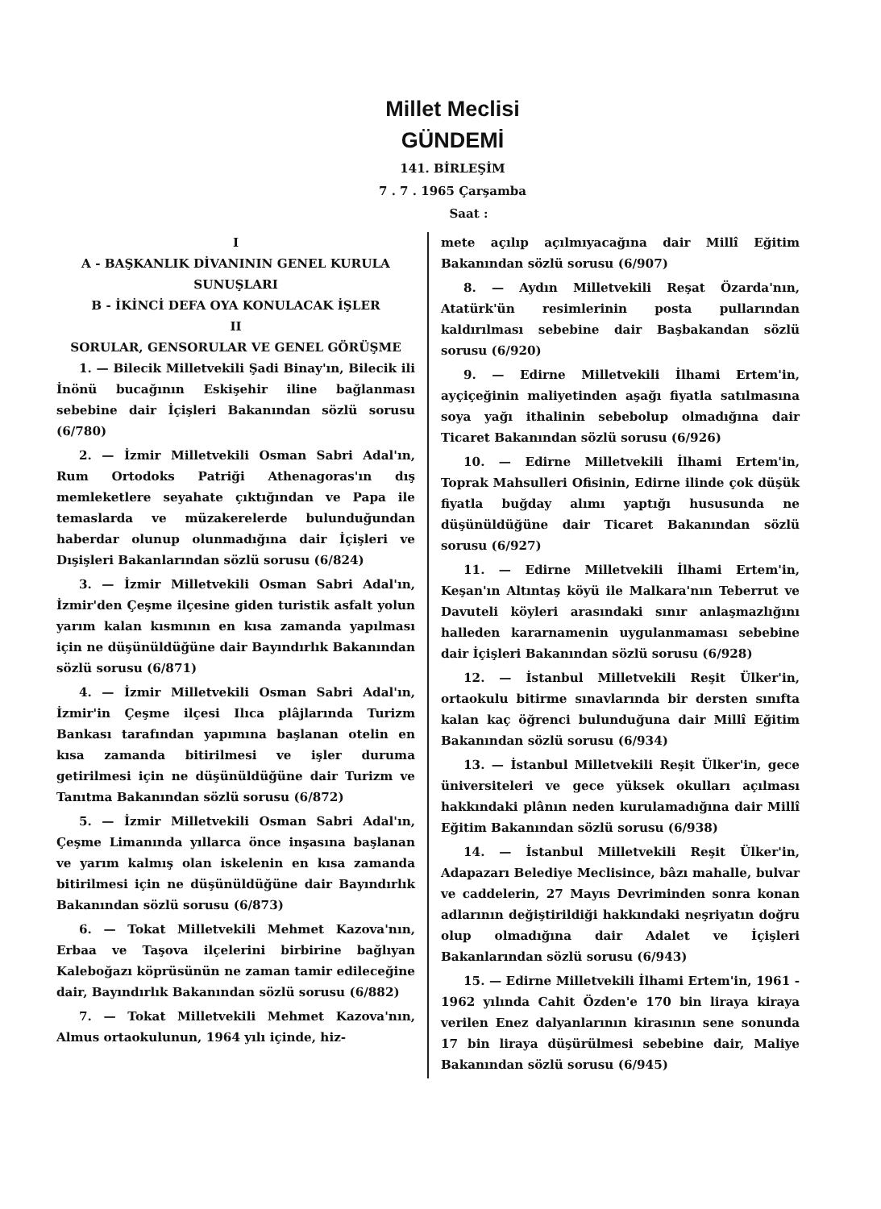Millet Meclisi
GÜNDEMİ
141. BİRLEŞİM
7 . 7 . 1965 Çarşamba
Saat :
I
A - BAŞKANLIK DİVANININ GENEL KURULA SUNUŞLARI
B - İKİNCİ DEFA OYA KONULACAK İŞLER
II
SORULAR, GENSORULAR VE GENEL GÖRÜŞME
1. — Bilecik Milletvekili Şadi Binay'ın, Bilecik ili İnönü bucağının Eskişehir iline bağlanması sebebine dair İçişleri Bakanından sözlü sorusu (6/780)
2. — İzmir Milletvekili Osman Sabri Adal'ın, Rum Ortodoks Patriği Athenagoras'ın dış memleketlere seyahate çıktığından ve Papa ile temaslarda ve müzakerelerde bulunduğundan haberdar olunup olunmadığına dair İçişleri ve Dışişleri Bakanlarından sözlü sorusu (6/824)
3. — İzmir Milletvekili Osman Sabri Adal'ın, İzmir'den Çeşme ilçesine giden turistik asfalt yolun yarım kalan kısmının en kısa zamanda yapılması için ne düşünüldüğüne dair Bayındırlık Bakanından sözlü sorusu (6/871)
4. — İzmir Milletvekili Osman Sabri Adal'ın, İzmir'in Çeşme ilçesi Ilıca plâjlarında Turizm Bankası tarafından yapımına başlanan otelin en kısa zamanda bitirilmesi ve işler duruma getirilmesi için ne düşünüldüğüne dair Turizm ve Tanıtma Bakanından sözlü sorusu (6/872)
5. — İzmir Milletvekili Osman Sabri Adal'ın, Çeşme Limanında yıllarca önce inşasına başlanan ve yarım kalmış olan iskelenin en kısa zamanda bitirilmesi için ne düşünüldüğüne dair Bayındırlık Bakanından sözlü sorusu (6/873)
6. — Tokat Milletvekili Mehmet Kazova'nın, Erbaa ve Taşova ilçelerini birbirine bağlıyan Kaleboğazı köprüsünün ne zaman tamir edileceğine dair, Bayındırlık Bakanından sözlü sorusu (6/882)
7. — Tokat Milletvekili Mehmet Kazova'nın, Almus ortaokulunun, 1964 yılı içinde, hiz-
mete açılıp açılmıyacağına dair Millî Eğitim Bakanından sözlü sorusu (6/907)
8. — Aydın Milletvekili Reşat Özarda'nın, Atatürk'ün resimlerinin posta pullarından kaldırılması sebebine dair Başbakandan sözlü sorusu (6/920)
9. — Edirne Milletvekili İlhami Ertem'in, ayçiçeğinin maliyetinden aşağı fiyatla satılmasına soya yağı ithalinin sebebolup olmadığına dair Ticaret Bakanından sözlü sorusu (6/926)
10. — Edirne Milletvekili İlhami Ertem'in, Toprak Mahsulleri Ofisinin, Edirne ilinde çok düşük fiyatla buğday alımı yaptığı hususunda ne düşünüldüğüne dair Ticaret Bakanından sözlü sorusu (6/927)
11. — Edirne Milletvekili İlhami Ertem'in, Keşan'ın Altıntaş köyü ile Malkara'nın Teberrut ve Davuteli köyleri arasındaki sınır anlaşmazlığını halleden kararnamenin uygulanmaması sebebine dair İçişleri Bakanından sözlü sorusu (6/928)
12. — İstanbul Milletvekili Reşit Ülker'in, ortaokulu bitirme sınavlarında bir dersten sınıfta kalan kaç öğrenci bulunduğuna dair Millî Eğitim Bakanından sözlü sorusu (6/934)
13. — İstanbul Milletvekili Reşit Ülker'in, gece üniversiteleri ve gece yüksek okulları açılması hakkındaki plânın neden kurulamadığına dair Millî Eğitim Bakanından sözlü sorusu (6/938)
14. — İstanbul Milletvekili Reşit Ülker'in, Adapazarı Belediye Meclisince, bâzı mahalle, bulvar ve caddelerin, 27 Mayıs Devriminden sonra konan adlarının değiştirildiği hakkındaki neşriyatın doğru olup olmadığına dair Adalet ve İçişleri Bakanlarından sözlü sorusu (6/943)
15. — Edirne Milletvekili İlhami Ertem'in, 1961 - 1962 yılında Cahit Özden'e 170 bin liraya kiraya verilen Enez dalyanlarının kirasının sene sonunda 17 bin liraya düşürülmesi sebebine dair, Maliye Bakanından sözlü sorusu (6/945)